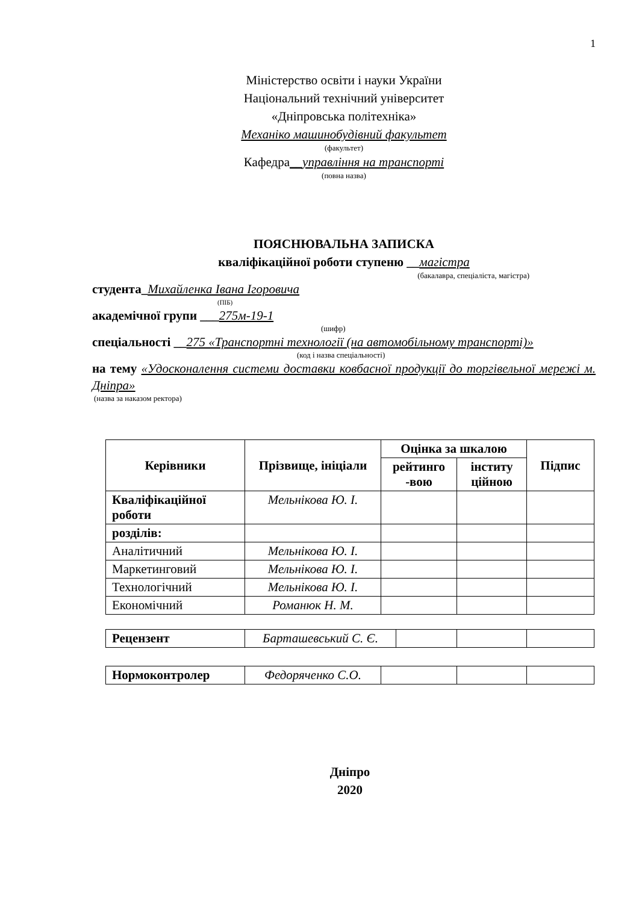1
Міністерство освіти і науки України
Національний технічний університет
«Дніпровська політехніка»
Механіко машинобудівний факультет
(факультет)
Кафедра__управління на транспорті
(повна назва)
ПОЯСНЮВАЛЬНА ЗАПИСКА
кваліфікаційної роботи ступеню __магістра
(бакалавра, спеціаліста, магістра)
студента_Михайленка Івана Ігоровича
(ПІБ)
академічної групи ___275м-19-1
(шифр)
спеціальності __275 «Транспортні технології (на автомобільному транспорті)»
(код і назва спеціальності)
на тему «Удосконалення системи доставки ковбасної продукції до торгівельної мережі м. Дніпра»
(назва за наказом ректора)
| Керівники | Прізвище, ініціали | Оцінка за шкалою | | Підпис |
| --- | --- | --- | --- | --- |
| | | рейтинго -вою | інститу ційною | |
| Кваліфікаційної роботи | Мельнікова Ю. І. | | | |
| розділів: | | | | |
| Аналітичний | Мельнікова Ю. І. | | | |
| Маркетинговий | Мельнікова Ю. І. | | | |
| Технологічний | Мельнікова Ю. І. | | | |
| Економічний | Романюк Н. М. | | | |
| Рецензент | Барташевський С. Є. | | | |
| Нормоконтролер | Федоряченко С.О. | | | |
Дніпро
2020